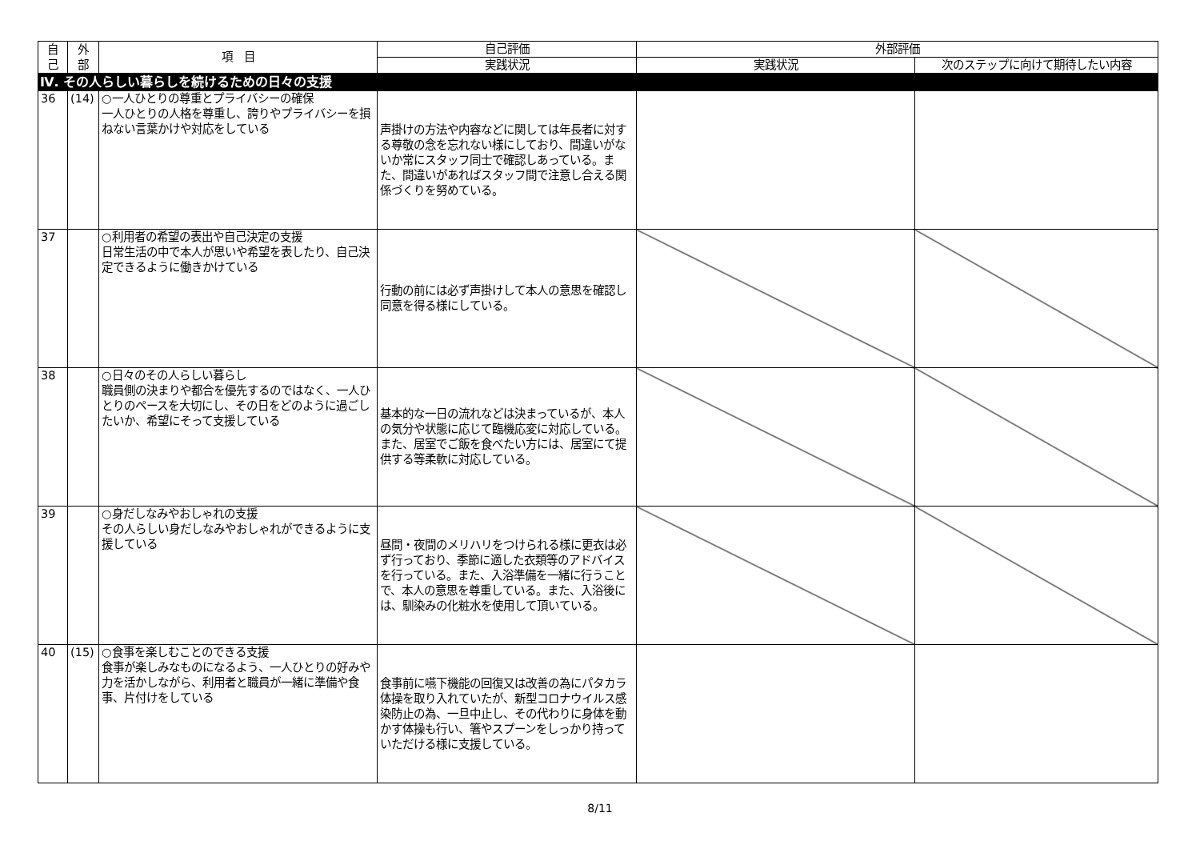| 自 己 | 外 部 | 項 目 | 自己評価 | 外部評価 | |
| --- | --- | --- | --- | --- | --- |
| | | | 実践状況 | 実践状況 | 次のステップに向けて期待したい内容 |
| Ⅳ. その人らしい暮らしを続けるための日々の支援 | | | | | |
| 36 | (14) | ○一人ひとりの尊重とプライバシーの確保 一人ひとりの人格を尊重し、誇りやプライバシーを損ねない言葉かけや対応をしている | 声掛けの方法や内容などに関しては年長者に対する尊敬の念を忘れない様にしており、間違いがないか常にスタッフ同士で確認しあっている。また、間違いがあればスタッフ間で注意し合える関係づくりを努めている。 | | |
| 37 | | ○利用者の希望の表出や自己決定の支援 日常生活の中で本人が思いや希望を表したり、自己決定できるように働きかけている | 行動の前には必ず声掛けして本人の意思を確認し同意を得る様にしている。 | | |
| 38 | | ○日々のその人らしい暮らし 職員側の決まりや都合を優先するのではなく、一人ひとりのペースを大切にし、その日をどのように過ごしたいか、希望にそって支援している | 基本的な一日の流れなどは決まっているが、本人の気分や状態に応じて臨機応変に対応している。また、居室でご飯を食べたい方には、居室にて提供する等柔軟に対応している。 | | |
| 39 | | ○身だしなみやおしゃれの支援 その人らしい身だしなみやおしゃれができるように支援している | 昼間・夜間のメリハリをつけられる様に更衣は必ず行っており、季節に適した衣類等のアドバイスを行っている。また、入浴準備を一緒に行うことで、本人の意思を尊重している。また、入浴後には、馴染みの化粧水を使用して頂いている。 | | |
| 40 | (15) | ○食事を楽しむことのできる支援 食事が楽しみなものになるよう、一人ひとりの好みや力を活かしながら、利用者と職員が一緒に準備や食事、片付けをしている | 食事前に嚥下機能の回復又は改善の為にパタカラ体操を取り入れていたが、新型コロナウイルス感染防止の為、一旦中止し、その代わりに身体を動かす体操も行い、箸やスプーンをしっかり持っていただける様に支援している。 | | |
8/11